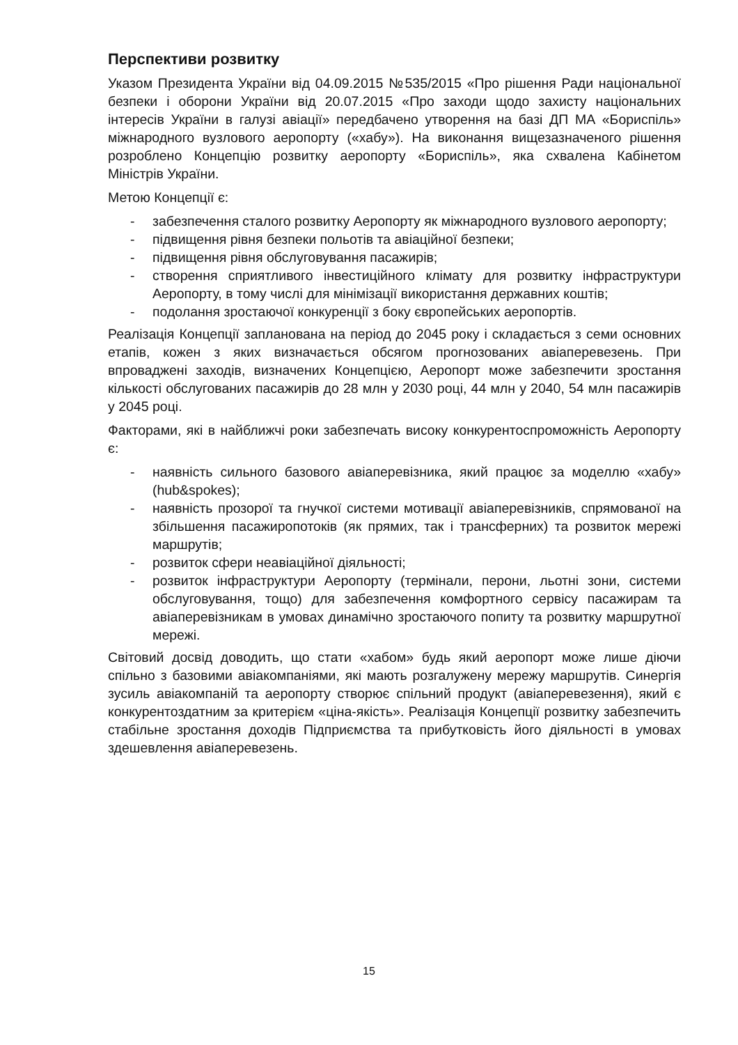Перспективи розвитку
Указом Президента України від 04.09.2015 №535/2015 «Про рішення Ради національної безпеки і оборони України від 20.07.2015 «Про заходи щодо захисту національних інтересів України в галузі авіації» передбачено утворення на базі ДП МА «Бориспіль» міжнародного вузлового аеропорту («хабу»). На виконання вищезазначеного рішення розроблено Концепцію розвитку аеропорту «Бориспіль», яка схвалена Кабінетом Міністрів України.
Метою Концепції є:
- забезпечення сталого розвитку Аеропорту як міжнародного вузлового аеропорту;
- підвищення рівня безпеки польотів та авіаційної безпеки;
- підвищення рівня обслуговування пасажирів;
- створення сприятливого інвестиційного клімату для розвитку інфраструктури Аеропорту, в тому числі для мінімізації використання державних коштів;
- подолання зростаючої конкуренції з боку європейських аеропортів.
Реалізація Концепції запланована на період до 2045 року і складається з семи основних етапів, кожен з яких визначається обсягом прогнозованих авіаперевезень. При впроваджені заходів, визначених Концепцією, Аеропорт може забезпечити зростання кількості обслугованих пасажирів до 28 млн у 2030 році, 44 млн у 2040, 54 млн пасажирів у 2045 році.
Факторами, які в найближчі роки забезпечать високу конкурентоспроможність Аеропорту є:
- наявність сильного базового авіаперевізника, який працює за моделлю «хабу» (hub&spokes);
- наявність прозорої та гнучкої системи мотивації авіаперевізників, спрямованої на збільшення пасажиропотоків (як прямих, так і трансферних) та розвиток мережі маршрутів;
- розвиток сфери неавіаційної діяльності;
- розвиток інфраструктури Аеропорту (термінали, перони, льотні зони, системи обслуговування, тощо) для забезпечення комфортного сервісу пасажирам та авіаперевізникам в умовах динамічно зростаючого попиту та розвитку маршрутної мережі.
Світовий досвід доводить, що стати «хабом» будь який аеропорт може лише діючи спільно з базовими авіакомпаніями, які мають розгалужену мережу маршрутів. Синергія зусиль авіакомпаній та аеропорту створює спільний продукт (авіаперевезення), який є конкурентоздатним за критерієм «ціна-якість». Реалізація Концепції розвитку забезпечить стабільне зростання доходів Підприємства та прибутковість його діяльності в умовах здешевлення авіаперевезень.
15